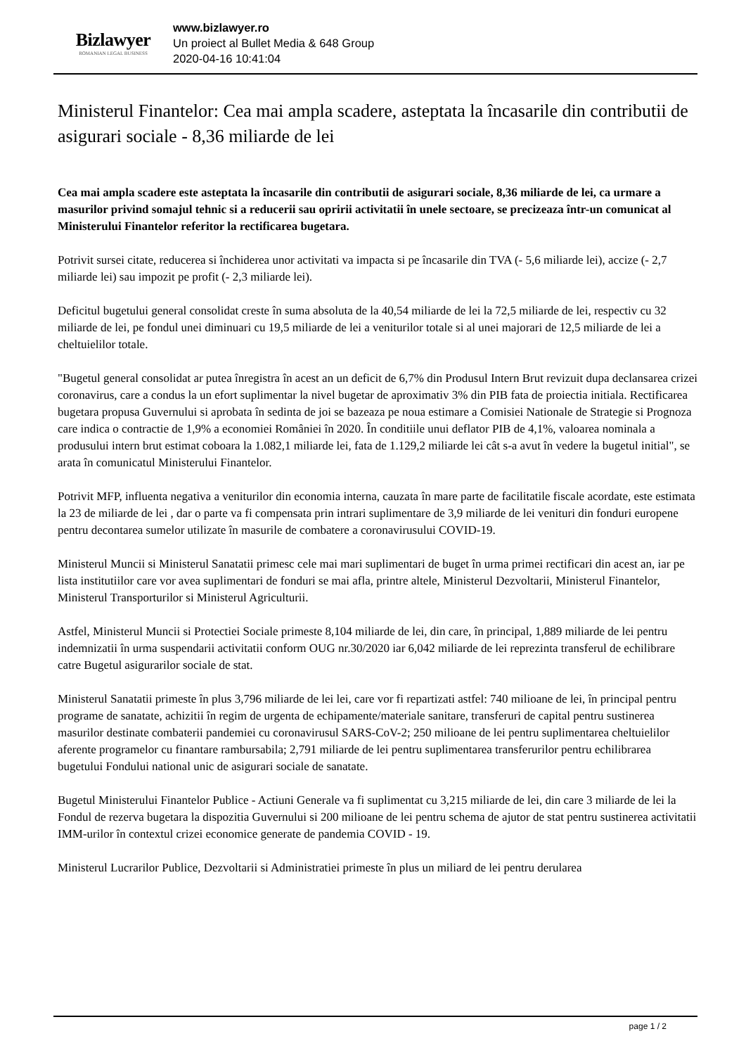Bizlawyer
ROMANIAN LEGAL BUSINESS
www.bizlawyer.ro
Un proiect al Bullet Media & 648 Group
2020-04-16 10:41:04
Ministerul Finantelor: Cea mai ampla scadere, asteptata la încasarile din contributii de asigurari sociale - 8,36 miliarde de lei
Cea mai ampla scadere este asteptata la încasarile din contributii de asigurari sociale, 8,36 miliarde de lei, ca urmare a masurilor privind somajul tehnic si a reducerii sau opririi activitatii în unele sectoare, se precizeaza într-un comunicat al Ministerului Finantelor referitor la rectificarea bugetara.
Potrivit sursei citate, reducerea si închiderea unor activitati va impacta si pe încasarile din TVA (- 5,6 miliarde lei), accize (- 2,7 miliarde lei) sau impozit pe profit (- 2,3 miliarde lei).
Deficitul bugetului general consolidat creste în suma absoluta de la 40,54 miliarde de lei la 72,5 miliarde de lei, respectiv cu 32 miliarde de lei, pe fondul unei diminuari cu 19,5 miliarde de lei a veniturilor totale si al unei majorari de 12,5 miliarde de lei a cheltuielilor totale.
"Bugetul general consolidat ar putea înregistra în acest an un deficit de 6,7% din Produsul Intern Brut revizuit dupa declansarea crizei coronavirus, care a condus la un efort suplimentar la nivel bugetar de aproximativ 3% din PIB fata de proiectia initiala. Rectificarea bugetara propusa Guvernului si aprobata în sedinta de joi se bazeaza pe noua estimare a Comisiei Nationale de Strategie si Prognoza care indica o contractie de 1,9% a economiei României în 2020. În conditiile unui deflator PIB de 4,1%, valoarea nominala a produsului intern brut estimat coboara la 1.082,1 miliarde lei, fata de 1.129,2 miliarde lei cât s-a avut în vedere la bugetul initial", se arata în comunicatul Ministerului Finantelor.
Potrivit MFP, influenta negativa a veniturilor din economia interna, cauzata în mare parte de facilitatile fiscale acordate, este estimata la 23 de miliarde de lei , dar o parte va fi compensata prin intrari suplimentare de 3,9 miliarde de lei venituri din fonduri europene pentru decontarea sumelor utilizate în masurile de combatere a coronavirusului COVID-19.
Ministerul Muncii si Ministerul Sanatatii primesc cele mai mari suplimentari de buget în urma primei rectificari din acest an, iar pe lista institutiilor care vor avea suplimentari de fonduri se mai afla, printre altele, Ministerul Dezvoltarii, Ministerul Finantelor, Ministerul Transporturilor si Ministerul Agriculturii.
Astfel, Ministerul Muncii si Protectiei Sociale primeste 8,104 miliarde de lei, din care, în principal, 1,889 miliarde de lei pentru indemnizatii în urma suspendarii activitatii conform OUG nr.30/2020 iar 6,042 miliarde de lei reprezinta transferul de echilibrare catre Bugetul asigurarilor sociale de stat.
Ministerul Sanatatii primeste în plus 3,796 miliarde de lei lei, care vor fi repartizati astfel: 740 milioane de lei, în principal pentru programe de sanatate, achizitii în regim de urgenta de echipamente/materiale sanitare, transferuri de capital pentru sustinerea masurilor destinate combaterii pandemiei cu coronavirusul SARS-CoV-2; 250 milioane de lei pentru suplimentarea cheltuielilor aferente programelor cu finantare rambursabila; 2,791 miliarde de lei pentru suplimentarea transferurilor pentru echilibrarea bugetului Fondului national unic de asigurari sociale de sanatate.
Bugetul Ministerului Finantelor Publice - Actiuni Generale va fi suplimentat cu 3,215 miliarde de lei, din care 3 miliarde de lei la Fondul de rezerva bugetara la dispozitia Guvernului si 200 milioane de lei pentru schema de ajutor de stat pentru sustinerea activitatii IMM-urilor în contextul crizei economice generate de pandemia COVID - 19.
Ministerul Lucrarilor Publice, Dezvoltarii si Administratiei primeste în plus un miliard de lei pentru derularea
page 1 / 2